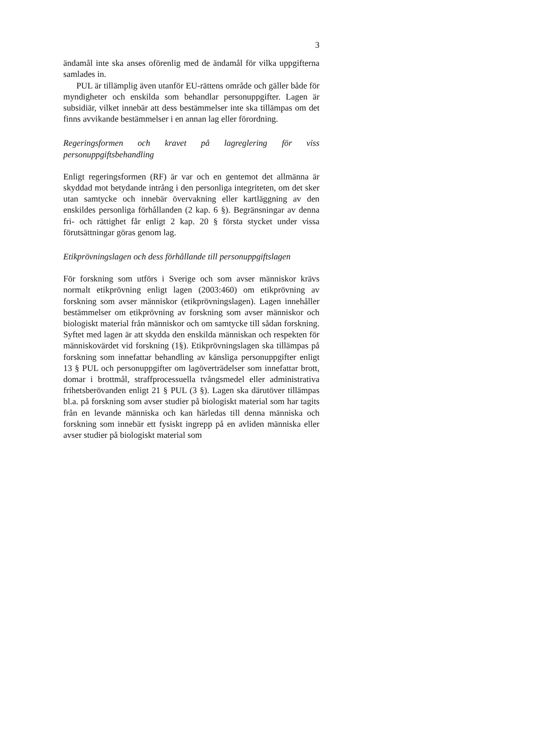3
ändamål inte ska anses oförenlig med de ändamål för vilka upp­gifterna samlades in.
PUL är tillämplig även utanför EU-rättens område och gäller både för myndigheter och enskilda som behandlar personupp­gifter. Lagen är subsidiär, vilket innebär att dess bestämmelser inte ska tillämpas om det finns avvikande bestämmelser i en annan lag eller förordning.
Regeringsformen och kravet på lagreglering för viss personuppgiftsbehandling
Enligt regeringsformen (RF) är var och en gentemot det all­männa är skyddad mot betydande intrång i den personliga integriteten, om det sker utan samtycke och innebär övervak­ning eller kartläggning av den enskildes personliga förhållanden (2 kap. 6 §). Begränsningar av denna fri- och rättighet får enligt 2 kap. 20 § första stycket under vissa förutsättningar göras genom lag.
Etikprövningslagen och dess förhållande till personuppgifts­lagen
För forskning som utförs i Sverige och som avser människor krävs normalt etikprövning enligt lagen (2003:460) om etik­prövning av forskning som avser människor (etikprövnings­lagen). Lagen innehåller bestämmelser om etikprövning av forskning som avser människor och biologiskt material från människor och om samtycke till sådan forskning. Syftet med lagen är att skydda den enskilda människan och respekten för människovärdet vid forskning (1§). Etikprövningslagen ska tillämpas på forskning som innefattar behandling av känsliga personuppgifter enligt 13 § PUL och personuppgifter om lag­överträdelser som innefattar brott, domar i brottmål, straff­processuella tvångsmedel eller administrativa frihetsberövanden enligt 21 § PUL (3 §). Lagen ska därutöver tillämpas bl.a. på forskning som avser studier på biologiskt material som har tagits från en levande människa och kan härledas till denna människa och forskning som innebär ett fysiskt ingrepp på en avliden människa eller avser studier på biologiskt material som